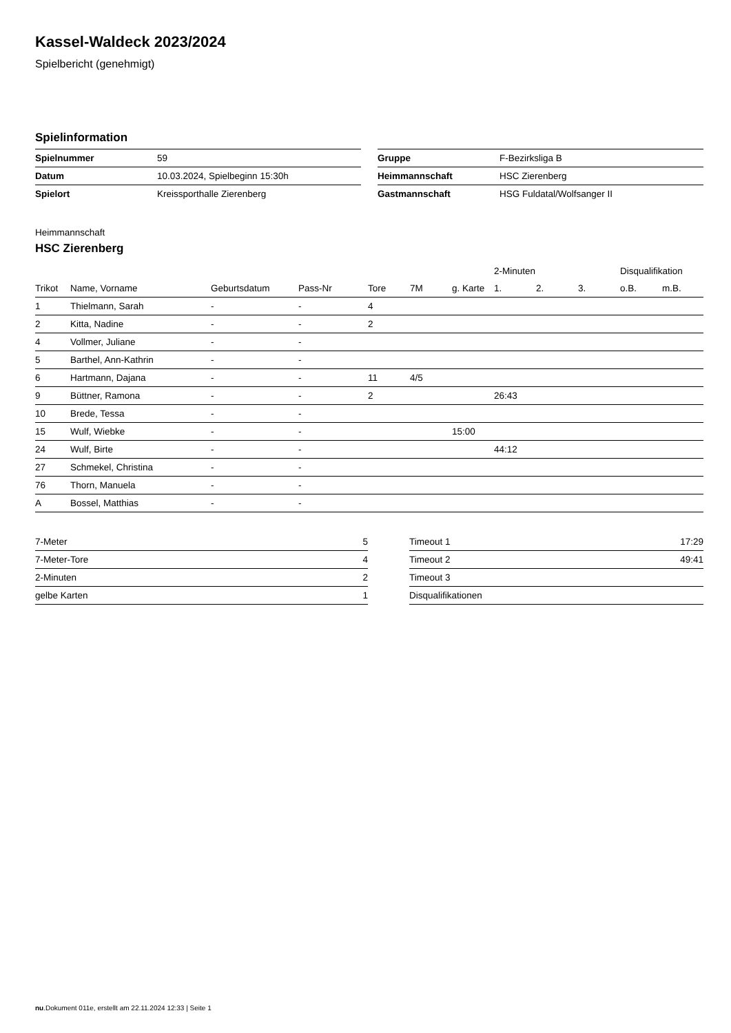Kassel-Waldeck 2023/2024
Spielbericht (genehmigt)
Spielinformation
| Spielnummer | 59 |
| Datum | 10.03.2024, Spielbeginn 15:30h |
| Spielort | Kreissporthalle Zierenberg |
| Gruppe | F-Bezirksliga B |
| Heimmannschaft | HSC Zierenberg |
| Gastmannschaft | HSG Fuldatal/Wolfsanger II |
Heimmannschaft
HSC Zierenberg
| | | | | | | | 2-Minuten | | | Disqualifikation | |
| --- | --- | --- | --- | --- | --- | --- | --- | --- | --- | --- | --- |
| Trikot | Name, Vorname | Geburtsdatum | Pass-Nr | Tore | 7M | g. Karte | 1. | 2. | 3. | o.B. | m.B. |
| 1 | Thielmann, Sarah | - | - | 4 | | | | | | | |
| 2 | Kitta, Nadine | - | - | 2 | | | | | | | |
| 4 | Vollmer, Juliane | - | - | | | | | | | | |
| 5 | Barthel, Ann-Kathrin | - | - | | | | | | | | |
| 6 | Hartmann, Dajana | - | - | 11 | 4/5 | | | | | | |
| 9 | Büttner, Ramona | - | - | 2 | | | 26:43 | | | | |
| 10 | Brede, Tessa | - | - | | | | | | | | |
| 15 | Wulf, Wiebke | - | - | | | 15:00 | | | | | |
| 24 | Wulf, Birte | - | - | | | | 44:12 | | | | |
| 27 | Schmekel, Christina | - | - | | | | | | | | |
| 76 | Thorn, Manuela | - | - | | | | | | | | |
| A | Bossel, Matthias | - | - | | | | | | | | |
| 7-Meter | 5 |
| 7-Meter-Tore | 4 |
| 2-Minuten | 2 |
| gelbe Karten | 1 |
| Timeout 1 | 17:29 |
| Timeout 2 | 49:41 |
| Timeout 3 | |
| Disqualifikationen | |
nu.Dokument 011e, erstellt am 22.11.2024 12:33 | Seite 1